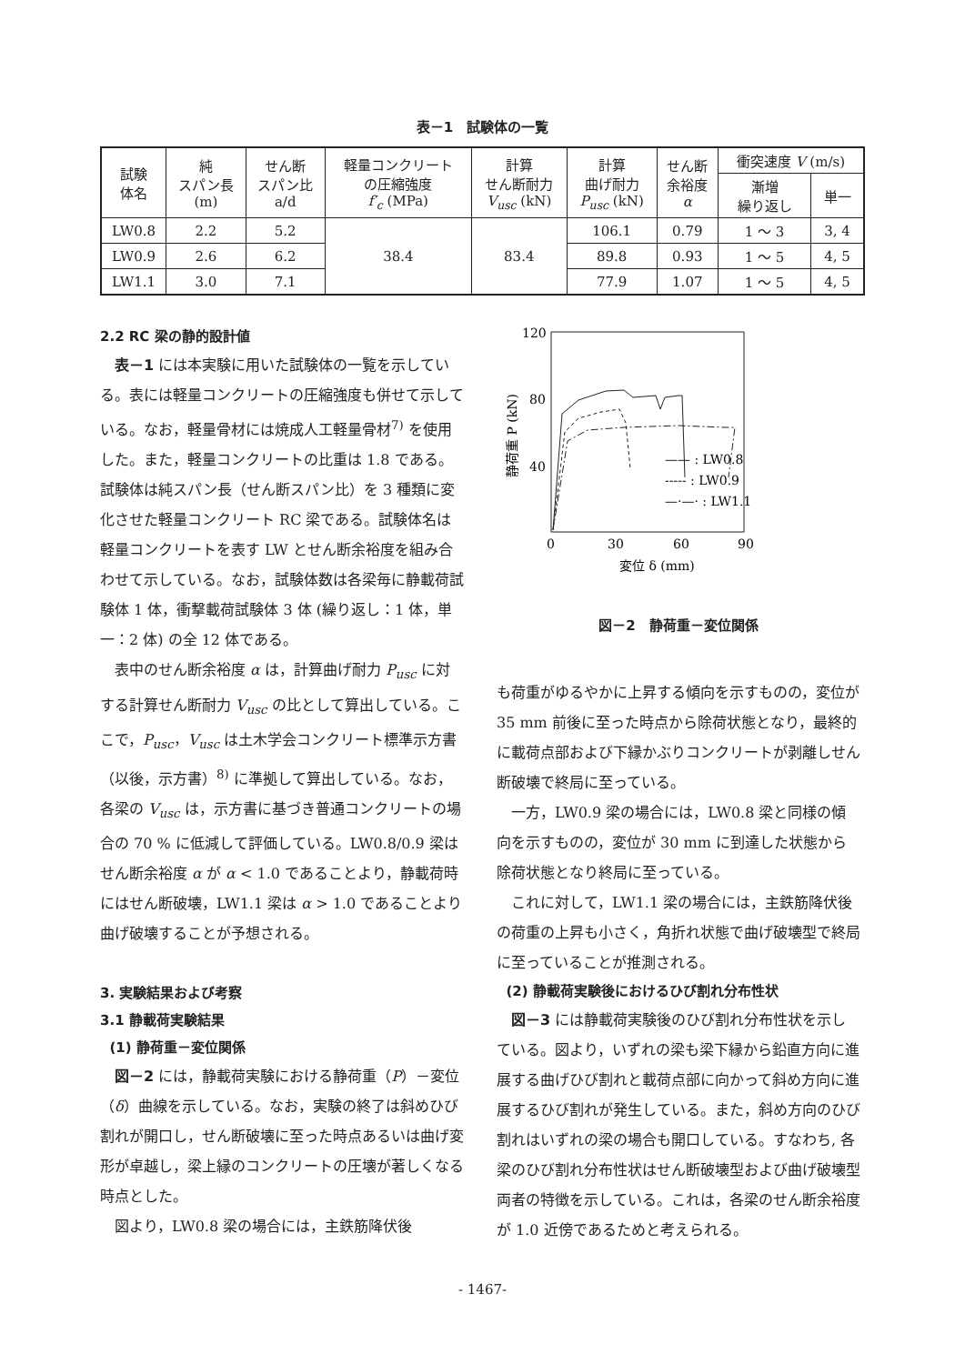表－1　試験体の一覧
| 試験 体名 | 純 スパン長 (m) | せん断 スパン比 a/d | 軽量コンクリート の圧縮強度 f′<sub>c</sub> (MPa) | 計算 せん断耐力 V<sub>usc</sub> (kN) | 計算 曲げ耐力 P<sub>usc</sub> (kN) | せん断 余裕度 α | 衝突速度 V (m/s) | |
| --- | --- | --- | --- | --- | --- | --- | --- | --- |
| | | | | | | | 漸増 繰り返し | 単一 |
| LW0.8 | 2.2 | 5.2 | 38.4 | 83.4 | 106.1 | 0.79 | 1 ～ 3 | 3, 4 |
| LW0.9 | 2.6 | 6.2 | | | 89.8 | 0.93 | 1 ～ 5 | 4, 5 |
| LW1.1 | 3.0 | 7.1 | | | 77.9 | 1.07 | 1 ～ 5 | 4, 5 |
2.2 RC 梁の静的設計値
表－1 には本実験に用いた試験体の一覧を示している。表には軽量コンクリートの圧縮強度も併せて示している。なお，軽量骨材には焼成人工軽量骨材<sup>7)</sup> を使用した。また，軽量コンクリートの比重は 1.8 である。試験体は純スパン長（せん断スパン比）を 3 種類に変化させた軽量コンクリート RC 梁である。試験体名は軽量コンクリートを表す LW とせん断余裕度を組み合わせて示している。なお，試験体数は各梁毎に静載荷試験体 1 体，衝撃載荷試験体 3 体 (繰り返し：1 体，単一：2 体) の全 12 体である。
表中のせん断余裕度 α は，計算曲げ耐力 P<sub>usc</sub> に対する計算せん断耐力 V<sub>usc</sub> の比として算出している。ここで，P<sub>usc</sub>，V<sub>usc</sub> は土木学会コンクリート標準示方書（以後，示方書）<sup>8)</sup> に準拠して算出している。なお，各梁の V<sub>usc</sub> は，示方書に基づき普通コンクリートの場合の 70 % に低減して評価している。LW0.8/0.9 梁はせん断余裕度 α が α < 1.0 であることより，静載荷時にはせん断破壊，LW1.1 梁は α > 1.0 であることより曲げ破壊することが予想される。
3. 実験結果および考察
3.1 静載荷実験結果
(1) 静荷重－変位関係
図－2 には，静載荷実験における静荷重（P）－変位（δ）曲線を示している。なお，実験の終了は斜めひび割れが開口し，せん断破壊に至った時点あるいは曲げ変形が卓越し，梁上縁のコンクリートの圧壊が著しくなる時点とした。
図より，LW0.8 梁の場合には，主鉄筋降伏後
120
80
40
0
30
60
90
静荷重 P (kN)
変位 δ (mm)
—— : LW0.8
----- : LW0.9
—·—· : LW1.1
図－2　静荷重－変位関係
も荷重がゆるやかに上昇する傾向を示すものの，変位が 35 mm 前後に至った時点から除荷状態となり，最終的に載荷点部および下縁かぶりコンクリートが剥離しせん断破壊で終局に至っている。
一方，LW0.9 梁の場合には，LW0.8 梁と同様の傾向を示すものの，変位が 30 mm に到達した状態から除荷状態となり終局に至っている。
これに対して，LW1.1 梁の場合には，主鉄筋降伏後の荷重の上昇も小さく，角折れ状態で曲げ破壊型で終局に至っていることが推測される。
(2) 静載荷実験後におけるひび割れ分布性状
図－3 には静載荷実験後のひび割れ分布性状を示している。図より，いずれの梁も梁下縁から鉛直方向に進展する曲げひび割れと載荷点部に向かって斜め方向に進展するひび割れが発生している。また，斜め方向のひび割れはいずれの梁の場合も開口している。すなわち, 各梁のひび割れ分布性状はせん断破壊型および曲げ破壊型両者の特徴を示している。これは，各梁のせん断余裕度が 1.0 近傍であるためと考えられる。
- 1467-